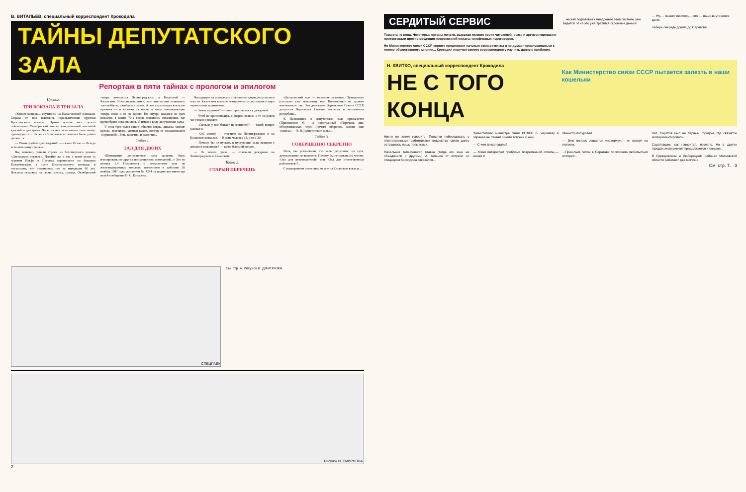В. ВИТАЛЬЕВ, специальный корреспондент Крокодила
ТАЙНЫ ДЕПУТАТСКОГО ЗАЛА
Репортаж в пяти тайнах с прологом и эпилогом
Пролог.
ТРИ ВОКЗАЛА И ТРИ ЗАЛА
«Концессионеры... очутились на Каланчевской площади. Справа от них высились геральдические курочки Ярославского вокзала. Прямо против них тускло поблескивал Октябрьский вокзал, выкрашенный масляной краской в два цвета. Часы на нем показывали пять минут одиннадцатого. На часах Ярославского вокзала было ровно десять...»
— Очень удобно для свиданий! — сказал Остап.— Всегда есть пять минут форы».
Вы, конечно, узнали строки из бессмертного романа «Двенадцать стульев». Давайте же и мы с вами вслед за героями Ильфа и Петрова перенесемся на бывшую Каланчевскую, а ныне Комсомольскую площадь и посмотрим, что изменилось там за минувшие 60 лет. Вокзалы остались на своих местах, правда, Октябрьский теперь именуется Ленинградским, а Рязанский — Казанским. Исчезли извозчики, зато вместо них появились троллейбусы, автобусы и такси. А вот архитектура вокзалов прежняя — и курочки на месте, и часы, показывающие теперь одно и то же время. Но внутри каждого из трех вокзалов в конце 70-х годов появились помещения, где время будто остановилось. Я имею в виду депутатские залы.
У этих трех залов много общего: ковры, диваны, мягкие кресла, телевизор, уютная кухня, почему-то называющаяся «сервизной». Есть, конечно, и различия...
Тайна 1.
ЗАЛ ДЛЯ ДВОИХ
«Помещения депутатского зала должны быть изолированы от других пассажирских помещений...» Это из пункта 1.4 Положения о депутатском зале на железнодорожных вокзалах, введенного в действие 26 ноября 1987 года указанием № 4244 за подписью министра путей сообщения И. С. Конарева...
Выходящие на платформу стеклянные двери депутатского зала на Казанском вокзале отгорожены от остального мира переносным турникетом.
— Зачем турникет? — поинтересовался я у дежурной.
— Чтоб не прислонялись к дверям всякие, а то не ровен час стекло сломают.
— Сколько у вас бывает посетителей? — такой вопрос задавал я.
— Ой, много! — ответили на Ленинградском и на Казанском вокзалах.— В день человек 15, а то и 20.
— Почему бы не пускать в пустующие залы женщин с детьми и инвалидов? — таков был мой вопрос.
— Не имеем права! — отвечали дежурные на Ленинградском и Казанском.
Тайна 2.
СТАРЫЙ ПЕРЕЧЕНЬ
«Депутатский зал» — название условное. Официально (согласно уже знакомому нам Положению) он должен именоваться так: Зал депутатов Верховного Совета СССР, депутатов Верховных Советов союзных и автономных республик...
К Положению о депутатском зале прилагается (Приложение № 1) пространный «Перечень лиц, обслуживаемых через (ничего оборотик, можно еще «сквозь».— В. В.) депутатские залы»...
Тайна 3.
СОВЕРШЕННО СЕКРЕТНО
Итак, мы установили, что залы депутатов, по сути, депутатскими не являются. Почему бы не назвать их честно: «Зал для руководителей» или «Зал для ответственных работников»?..
С подозрением отнеслись ко мне на Казанском вокзале...
СПЕЦПАЁК
См. стр. 4. Рисунок В. ДМИТРЮКА.
Рисунок И. СМИРНОВА.
2
СЕРДИТЫЙ СЕРВИС
Тема эта не нова. Некоторые органы печати, выражая мнение своих читателей, резко и аргументированно протестовали против введения повременной оплаты телефонных переговоров.
Но Министерство связи СССР упрямо продолжает начатые эксперименты и не думает прислушиваться к голосу общественного мнения... Крокодил поручил своему корреспонденту изучить данную проблему.
...ческая подготовка к внедрению этой системы уже ведется. И на это уже тратятся огромные деньги!
— Ну,— сказал министр,— это — наше внутреннее дело.
Теперь очередь дошла до Саратова...
Н. КВИТКО, специальный корреспондент Крокодила
НЕ С ТОГО КОНЦА
Как Министерство связи СССР пытается залезть в наши кошельки
Никто не хотел говорить. Попытки побеседовать с ответственными работниками ведомства связи долго оставались лишь попытками.
Начальник телефонного главка (тогда его еще не объединили с другими) А. Алешин от встречи со спецкором Крокодила отказался...
Заместителю министра связи РСФСР В. Черняеву я заранее не сказал о цели встречи с ним...
— С чем пожаловали?
— Меня интересует проблема повременной оплаты,— начал я.
Министр посуровел.
— Этот вопрос решается «наверху»,— он кивнул на потолок.
...Прошлым летом в Саратове произошла любопытная история...
Нет, Саратов был не первым городом, где связисты экспериментировали...
Саратовцам, как говорится, повезло. Но в других городах эксперимент продолжается и поныне...
В Одинцовском и Люберецком районах Московской области работают две могучие
См. стр. 7. 3